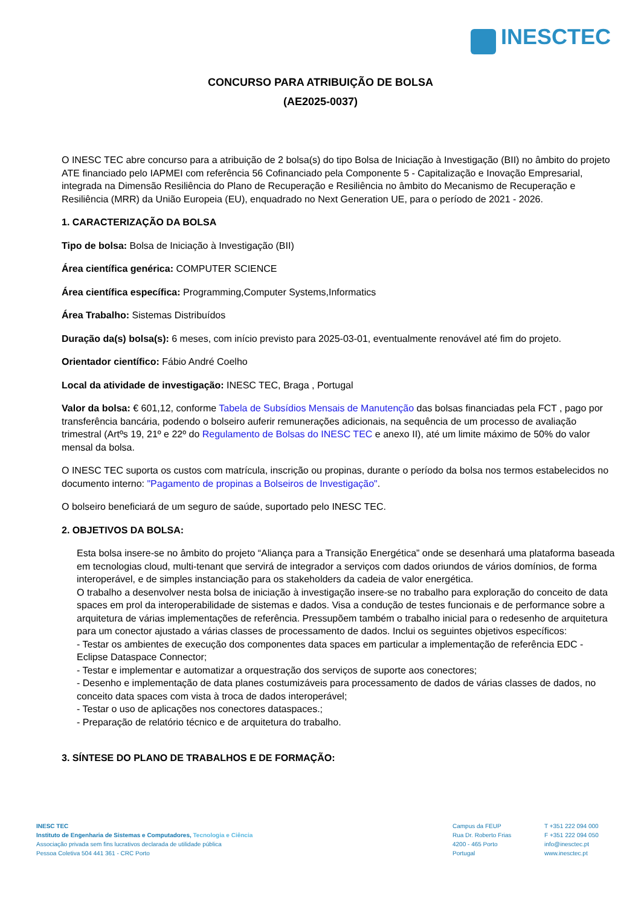INESCTEC
CONCURSO PARA ATRIBUIÇÃO DE BOLSA
(AE2025-0037)
O INESC TEC abre concurso para a atribuição de 2 bolsa(s) do tipo Bolsa de Iniciação à Investigação (BII) no âmbito do projeto ATE financiado pelo IAPMEI com referência 56 Cofinanciado pela Componente 5 - Capitalização e Inovação Empresarial, integrada na Dimensão Resiliência do Plano de Recuperação e Resiliência no âmbito do Mecanismo de Recuperação e Resiliência (MRR) da União Europeia (EU), enquadrado no Next Generation UE, para o período de 2021 - 2026.
1. CARACTERIZAÇÃO DA BOLSA
Tipo de bolsa: Bolsa de Iniciação à Investigação (BII)
Área científica genérica: COMPUTER SCIENCE
Área científica específica: Programming,Computer Systems,Informatics
Área Trabalho: Sistemas Distribuídos
Duração da(s) bolsa(s): 6 meses, com início previsto para 2025-03-01, eventualmente renovável até fim do projeto.
Orientador científico: Fábio André Coelho
Local da atividade de investigação: INESC TEC, Braga , Portugal
Valor da bolsa: € 601,12, conforme Tabela de Subsídios Mensais de Manutenção das bolsas financiadas pela FCT , pago por transferência bancária, podendo o bolseiro auferir remunerações adicionais, na sequência de um processo de avaliação trimestral (Artºs 19, 21º e 22º do Regulamento de Bolsas do INESC TEC e anexo II), até um limite máximo de 50% do valor mensal da bolsa.
O INESC TEC suporta os custos com matrícula, inscrição ou propinas, durante o período da bolsa nos termos estabelecidos no documento interno: "Pagamento de propinas a Bolseiros de Investigação".
O bolseiro beneficiará de um seguro de saúde, suportado pelo INESC TEC.
2. OBJETIVOS DA BOLSA:
Esta bolsa insere-se no âmbito do projeto “Aliança para a Transição Energética” onde se desenhará uma plataforma baseada em tecnologias cloud, multi-tenant que servirá de integrador a serviços com dados oriundos de vários domínios, de forma interoperável, e de simples instanciação para os stakeholders da cadeia de valor energética.
O trabalho a desenvolver nesta bolsa de iniciação à investigação insere-se no trabalho para exploração do conceito de data spaces em prol da interoperabilidade de sistemas e dados. Visa a condução de testes funcionais e de performance sobre a arquitetura de várias implementações de referência. Pressupõem também o trabalho inicial para o redesenho de arquitetura para um conector ajustado a várias classes de processamento de dados. Inclui os seguintes objetivos específicos:
- Testar os ambientes de execução dos componentes data spaces em particular a implementação de referência EDC - Eclipse Dataspace Connector;
- Testar e implementar e automatizar a orquestração dos serviços de suporte aos conectores;
- Desenho e implementação de data planes costumizáveis para processamento de dados de várias classes de dados, no conceito data spaces com vista à troca de dados interoperável;
- Testar o uso de aplicações nos conectores dataspaces.;
- Preparação de relatório técnico e de arquitetura do trabalho.
3. SÍNTESE DO PLANO DE TRABALHOS E DE FORMAÇÃO:
INESC TEC
Instituto de Engenharia de Sistemas e Computadores, Tecnologia e Ciência
Associação privada sem fins lucrativos declarada de utilidade pública
Pessoa Coletiva 504 441 361 - CRC Porto
Campus da FEUP
Rua Dr. Roberto Frias
4200 - 465 Porto
Portugal
T +351 222 094 000
F +351 222 094 050
info@inesctec.pt
www.inesctec.pt